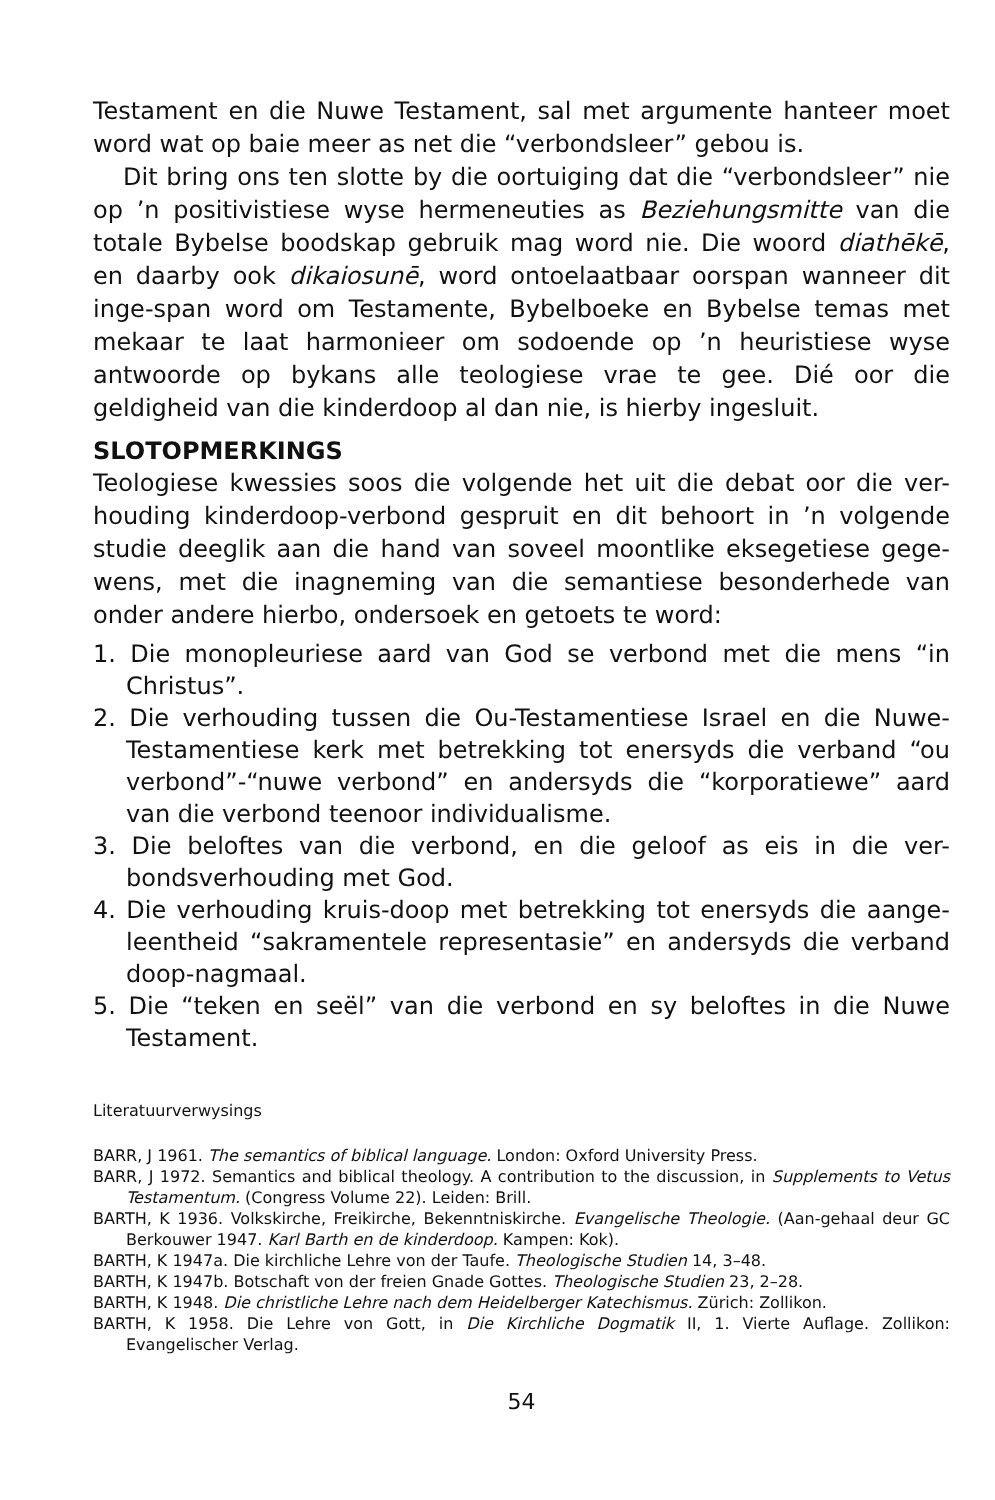Testament en die Nuwe Testament, sal met argumente hanteer moet word wat op baie meer as net die “verbondsleer” gebou is.
Dit bring ons ten slotte by die oortuiging dat die “verbondsleer” nie op ’n positivistiese wyse hermeneuties as Beziehungsmitte van die totale Bybelse boodskap gebruik mag word nie. Die woord diathēkē, en daarby ook dikaiosunē, word ontoelaatbaar oorspan wanneer dit inge-span word om Testamente, Bybelboeke en Bybelse temas met mekaar te laat harmonieer om sodoende op ’n heuristiese wyse antwoorde op bykans alle teologiese vrae te gee. Dié oor die geldigheid van die kinderdoop al dan nie, is hierby ingesluit.
SLOTOPMERKINGS
Teologiese kwessies soos die volgende het uit die debat oor die ver-houding kinderdoop-verbond gespruit en dit behoort in ’n volgende studie deeglik aan die hand van soveel moontlike eksegetiese gege-wens, met die inagneming van die semantiese besonderhede van onder andere hierbo, ondersoek en getoets te word:
1. Die monopleuriese aard van God se verbond met die mens “in Christus”.
2. Die verhouding tussen die Ou-Testamentiese Israel en die Nuwe-Testamentiese kerk met betrekking tot enersyds die verband “ou verbond”-“nuwe verbond” en andersyds die “korporatiewe” aard van die verbond teenoor individualisme.
3. Die beloftes van die verbond, en die geloof as eis in die ver-bondsverhouding met God.
4. Die verhouding kruis-doop met betrekking tot enersyds die aange-leentheid “sakramentele representasie” en andersyds die verband doop-nagmaal.
5. Die “teken en seël” van die verbond en sy beloftes in die Nuwe Testament.
Literatuurverwysings
BARR, J 1961. The semantics of biblical language. London: Oxford University Press.
BARR, J 1972. Semantics and biblical theology. A contribution to the discussion, in Supplements to Vetus Testamentum. (Congress Volume 22). Leiden: Brill.
BARTH, K 1936. Volkskirche, Freikirche, Bekenntniskirche. Evangelische Theologie. (Aan-gehaal deur GC Berkouwer 1947. Karl Barth en de kinderdoop. Kampen: Kok).
BARTH, K 1947a. Die kirchliche Lehre von der Taufe. Theologische Studien 14, 3–48.
BARTH, K 1947b. Botschaft von der freien Gnade Gottes. Theologische Studien 23, 2–28.
BARTH, K 1948. Die christliche Lehre nach dem Heidelberger Katechismus. Zürich: Zollikon.
BARTH, K 1958. Die Lehre von Gott, in Die Kirchliche Dogmatik II, 1. Vierte Auflage. Zollikon: Evangelischer Verlag.
54